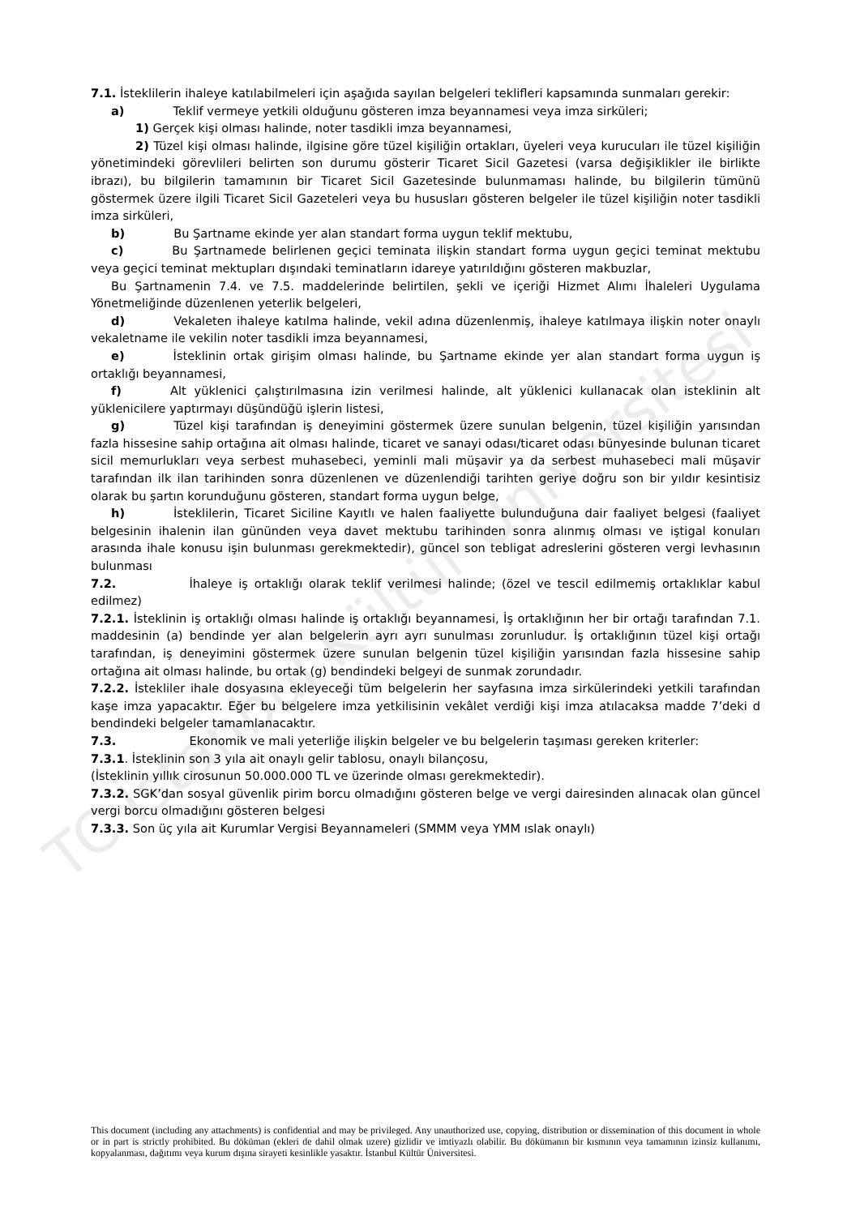TC İstanbul Kültür Üniversitesi
7.1. İsteklilerin ihaleye katılabilmeleri için aşağıda sayılan belgeleri teklifleri kapsamında sunmaları gerekir:
a) Teklif vermeye yetkili olduğunu gösteren imza beyannamesi veya imza sirküleri;
1) Gerçek kişi olması halinde, noter tasdikli imza beyannamesi,
2) Tüzel kişi olması halinde, ilgisine göre tüzel kişiliğin ortakları, üyeleri veya kurucuları ile tüzel kişiliğin yönetimindeki görevlileri belirten son durumu gösterir Ticaret Sicil Gazetesi (varsa değişiklikler ile birlikte ibrazı), bu bilgilerin tamamının bir Ticaret Sicil Gazetesinde bulunmaması halinde, bu bilgilerin tümünü göstermek üzere ilgili Ticaret Sicil Gazeteleri veya bu hususları gösteren belgeler ile tüzel kişiliğin noter tasdikli imza sirküleri,
b) Bu Şartname ekinde yer alan standart forma uygun teklif mektubu,
c) Bu Şartnamede belirlenen geçici teminata ilişkin standart forma uygun geçici teminat mektubu veya geçici teminat mektupları dışındaki teminatların idareye yatırıldığını gösteren makbuzlar,
Bu Şartnamenin 7.4. ve 7.5. maddelerinde belirtilen, şekli ve içeriği Hizmet Alımı İhaleleri Uygulama Yönetmeliğinde düzenlenen yeterlik belgeleri,
d) Vekaleten ihaleye katılma halinde, vekil adına düzenlenmiş, ihaleye katılmaya ilişkin noter onaylı vekaletname ile vekilin noter tasdikli imza beyannamesi,
e) İsteklinin ortak girişim olması halinde, bu Şartname ekinde yer alan standart forma uygun iş ortaklığı beyannamesi,
f) Alt yüklenici çalıştırılmasına izin verilmesi halinde, alt yüklenici kullanacak olan isteklinin alt yüklenicilere yaptırmayı düşündüğü işlerin listesi,
g) Tüzel kişi tarafından iş deneyimini göstermek üzere sunulan belgenin, tüzel kişiliğin yarısından fazla hissesine sahip ortağına ait olması halinde, ticaret ve sanayi odası/ticaret odası bünyesinde bulunan ticaret sicil memurlukları veya serbest muhasebeci, yeminli mali müşavir ya da serbest muhasebeci mali müşavir tarafından ilk ilan tarihinden sonra düzenlenen ve düzenlendiği tarihten geriye doğru son bir yıldır kesintisiz olarak bu şartın korunduğunu gösteren, standart forma uygun belge,
h) İsteklilerin, Ticaret Siciline Kayıtlı ve halen faaliyette bulunduğuna dair faaliyet belgesi (faaliyet belgesinin ihalenin ilan gününden veya davet mektubu tarihinden sonra alınmış olması ve iştigal konuları arasında ihale konusu işin bulunması gerekmektedir), güncel son tebligat adreslerini gösteren vergi levhasının bulunması
7.2. İhaleye iş ortaklığı olarak teklif verilmesi halinde; (özel ve tescil edilmemiş ortaklıklar kabul edilmez)
7.2.1. İsteklinin iş ortaklığı olması halinde iş ortaklığı beyannamesi, İş ortaklığının her bir ortağı tarafından 7.1. maddesinin (a) bendinde yer alan belgelerin ayrı ayrı sunulması zorunludur. İş ortaklığının tüzel kişi ortağı tarafından, iş deneyimini göstermek üzere sunulan belgenin tüzel kişiliğin yarısından fazla hissesine sahip ortağına ait olması halinde, bu ortak (g) bendindeki belgeyi de sunmak zorundadır.
7.2.2. İstekliler ihale dosyasına ekleyeceği tüm belgelerin her sayfasına imza sirkülerindeki yetkili tarafından kaşe imza yapacaktır. Eğer bu belgelere imza yetkilisinin vekâlet verdiği kişi imza atılacaksa madde 7’deki d bendindeki belgeler tamamlanacaktır.
7.3. Ekonomik ve mali yeterliğe ilişkin belgeler ve bu belgelerin taşıması gereken kriterler:
7.3.1. İsteklinin son 3 yıla ait onaylı gelir tablosu, onaylı bilançosu,
(İsteklinin yıllık cirosunun 50.000.000 TL ve üzerinde olması gerekmektedir).
7.3.2. SGK’dan sosyal güvenlik pirim borcu olmadığını gösteren belge ve vergi dairesinden alınacak olan güncel vergi borcu olmadığını gösteren belgesi
7.3.3. Son üç yıla ait Kurumlar Vergisi Beyannameleri (SMMM veya YMM ıslak onaylı)
This document (including any attachments) is confidential and may be privileged. Any unauthorized use, copying, distribution or dissemination of this document in whole or in part is strictly prohibited. Bu döküman (ekleri de dahil olmak uzere) gizlidir ve imtiyazlı olabilir. Bu dökümanın bir kısmının veya tamamının izinsiz kullanımı, kopyalanması, dağıtımı veya kurum dışına sirayeti kesinlikle yasaktır. İstanbul Kültür Üniversitesi.